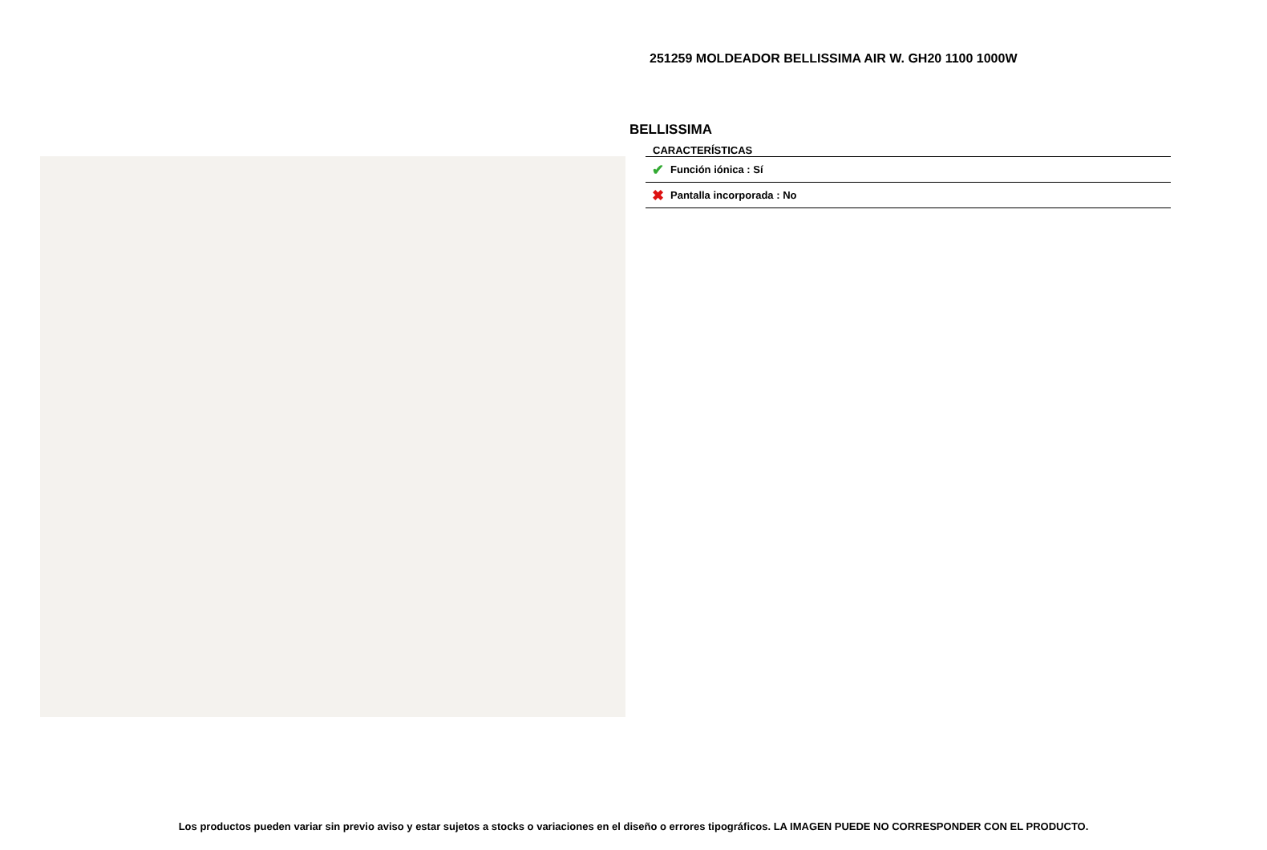251259 MOLDEADOR BELLISSIMA AIR W. GH20 1100 1000W
BELLISSIMA
CARACTERÍSTICAS
| ✔ | Función iónica : Sí |
| ✖ | Pantalla incorporada : No |
Los productos pueden variar sin previo aviso y estar sujetos a stocks o variaciones en el diseño o errores tipográficos. LA IMAGEN PUEDE NO CORRESPONDER CON EL PRODUCTO.